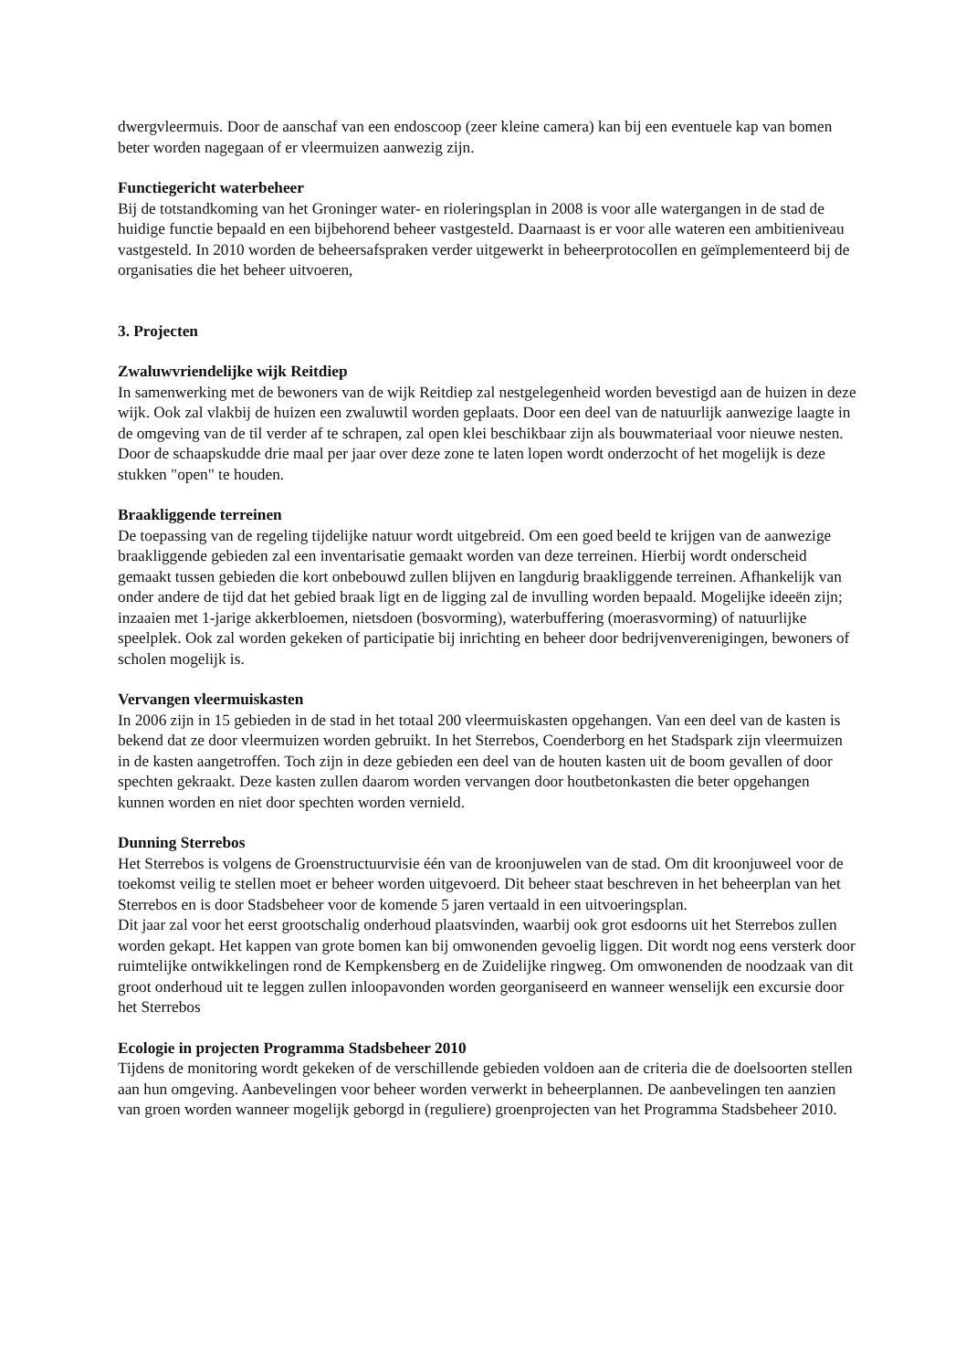dwergvleermuis. Door de aanschaf van een endoscoop (zeer kleine camera) kan bij een eventuele kap van bomen beter worden nagegaan of er vleermuizen aanwezig zijn.
Functiegericht waterbeheer
Bij de totstandkoming van het Groninger water- en rioleringsplan in 2008 is voor alle watergangen in de stad de huidige functie bepaald en een bijbehorend beheer vastgesteld. Daarnaast is er voor alle wateren een ambitieniveau vastgesteld. In 2010 worden de beheersafspraken verder uitgewerkt in beheerprotocollen en geïmplementeerd bij de organisaties die het beheer uitvoeren,
3. Projecten
Zwaluwvriendelijke wijk Reitdiep
In samenwerking met de bewoners van de wijk Reitdiep zal nestgelegenheid worden bevestigd aan de huizen in deze wijk. Ook zal vlakbij de huizen een zwaluwtil worden geplaats. Door een deel van de natuurlijk aanwezige laagte in de omgeving van de til verder af te schrapen, zal open klei beschikbaar zijn als bouwmateriaal voor nieuwe nesten. Door de schaapskudde drie maal per jaar over deze zone te laten lopen wordt onderzocht of het mogelijk is deze stukken "open" te houden.
Braakliggende terreinen
De toepassing van de regeling tijdelijke natuur wordt uitgebreid. Om een goed beeld te krijgen van de aanwezige braakliggende gebieden zal een inventarisatie gemaakt worden van deze terreinen. Hierbij wordt onderscheid gemaakt tussen gebieden die kort onbebouwd zullen blijven en langdurig braakliggende terreinen. Afhankelijk van onder andere de tijd dat het gebied braak ligt en de ligging zal de invulling worden bepaald. Mogelijke ideeën zijn; inzaaien met 1-jarige akkerbloemen, nietsdoen (bosvorming), waterbuffering (moerasvorming) of natuurlijke speelplek. Ook zal worden gekeken of participatie bij inrichting en beheer door bedrijvenverenigingen, bewoners of scholen mogelijk is.
Vervangen vleermuiskasten
In 2006 zijn in 15 gebieden in de stad in het totaal 200 vleermuiskasten opgehangen. Van een deel van de kasten is bekend dat ze door vleermuizen worden gebruikt. In het Sterrebos, Coenderborg en het Stadspark zijn vleermuizen in de kasten aangetroffen. Toch zijn in deze gebieden een deel van de houten kasten uit de boom gevallen of door spechten gekraakt. Deze kasten zullen daarom worden vervangen door houtbetonkasten die beter opgehangen kunnen worden en niet door spechten worden vernield.
Dunning Sterrebos
Het Sterrebos is volgens de Groenstructuurvisie één van de kroonjuwelen van de stad. Om dit kroonjuweel voor de toekomst veilig te stellen moet er beheer worden uitgevoerd. Dit beheer staat beschreven in het beheerplan van het Sterrebos en is door Stadsbeheer voor de komende 5 jaren vertaald in een uitvoeringsplan.
Dit jaar zal voor het eerst grootschalig onderhoud plaatsvinden, waarbij ook grot esdoorns uit het Sterrebos zullen worden gekapt. Het kappen van grote bomen kan bij omwonenden gevoelig liggen. Dit wordt nog eens versterk door ruimtelijke ontwikkelingen rond de Kempkensberg en de Zuidelijke ringweg. Om omwonenden de noodzaak van dit groot onderhoud uit te leggen zullen inloopavonden worden georganiseerd en wanneer wenselijk een excursie door het Sterrebos
Ecologie in projecten Programma Stadsbeheer 2010
Tijdens de monitoring wordt gekeken of de verschillende gebieden voldoen aan de criteria die de doelsoorten stellen aan hun omgeving. Aanbevelingen voor beheer worden verwerkt in beheerplannen. De aanbevelingen ten aanzien van groen worden wanneer mogelijk geborgd in (reguliere) groenprojecten van het Programma Stadsbeheer 2010.